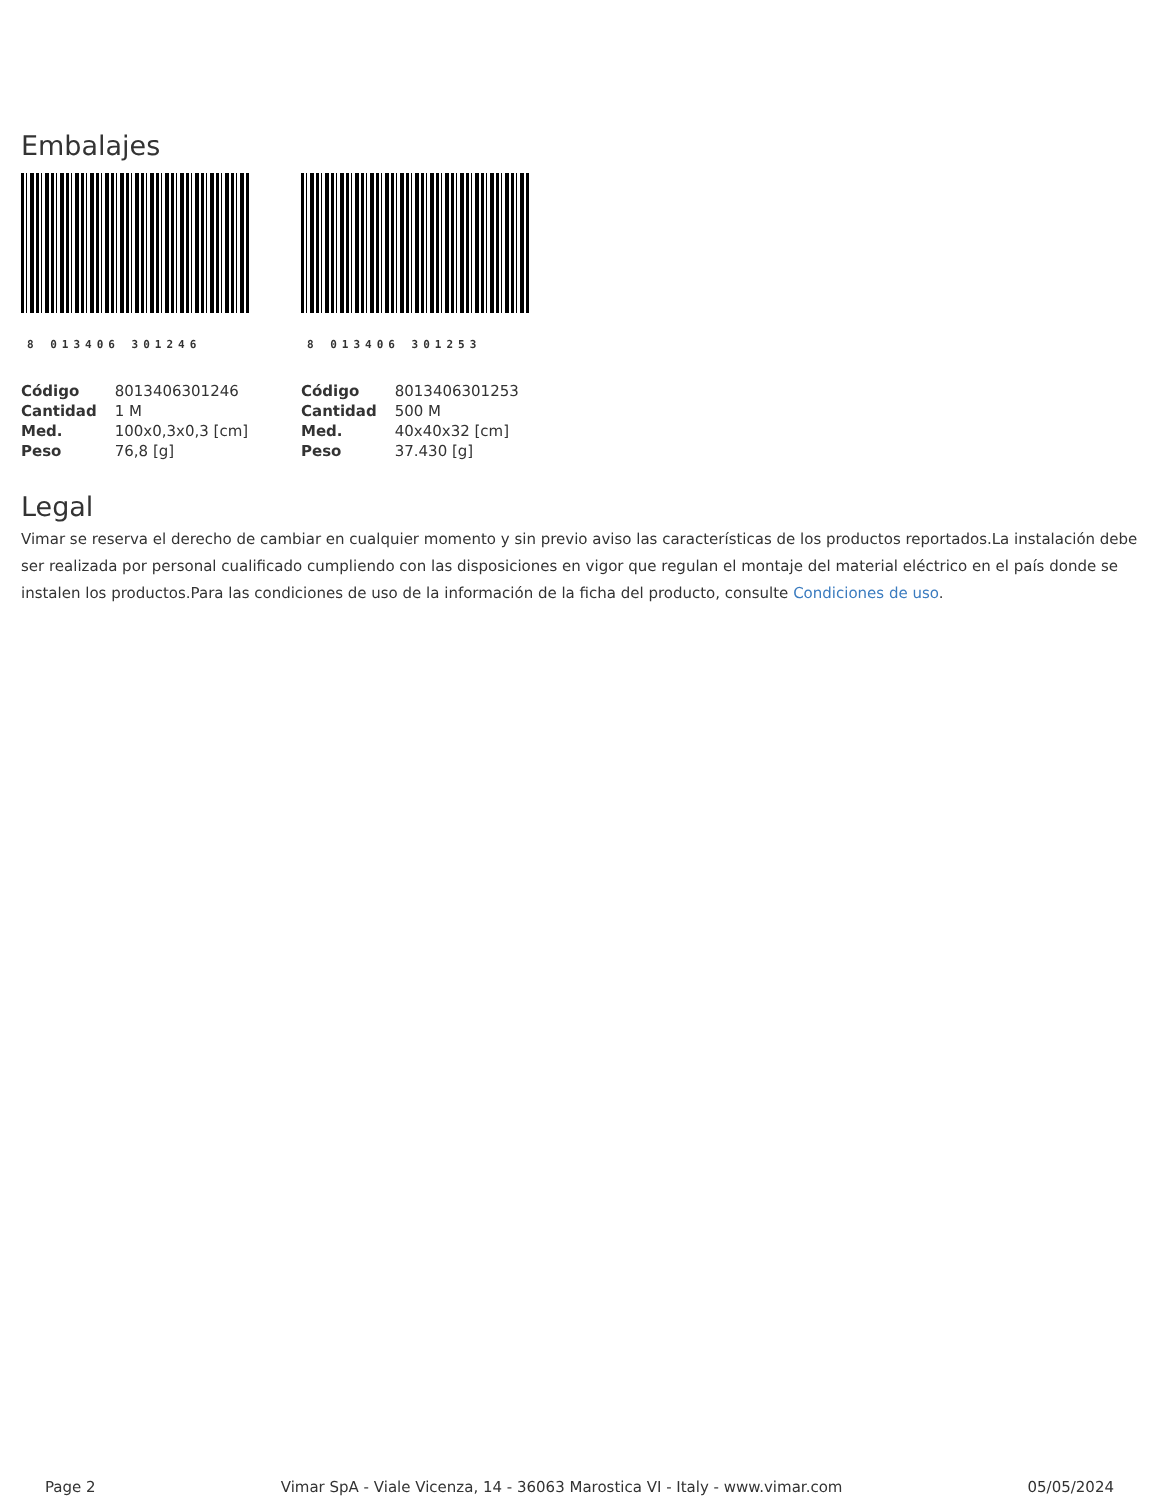Embalajes
8 013406 301246
| Código | 8013406301246 |
| Cantidad | 1 M |
| Med. | 100x0,3x0,3 [cm] |
| Peso | 76,8 [g] |
8 013406 301253
| Código | 8013406301253 |
| Cantidad | 500 M |
| Med. | 40x40x32 [cm] |
| Peso | 37.430 [g] |
Legal
Vimar se reserva el derecho de cambiar en cualquier momento y sin previo aviso las características de los productos reportados.La instalación debe ser realizada por personal cualificado cumpliendo con las disposiciones en vigor que regulan el montaje del material eléctrico en el país donde se instalen los productos.Para las condiciones de uso de la información de la ficha del producto, consulte Condiciones de uso.
Page 2 Vimar SpA - Viale Vicenza, 14 - 36063 Marostica VI - Italy - www.vimar.com 05/05/2024